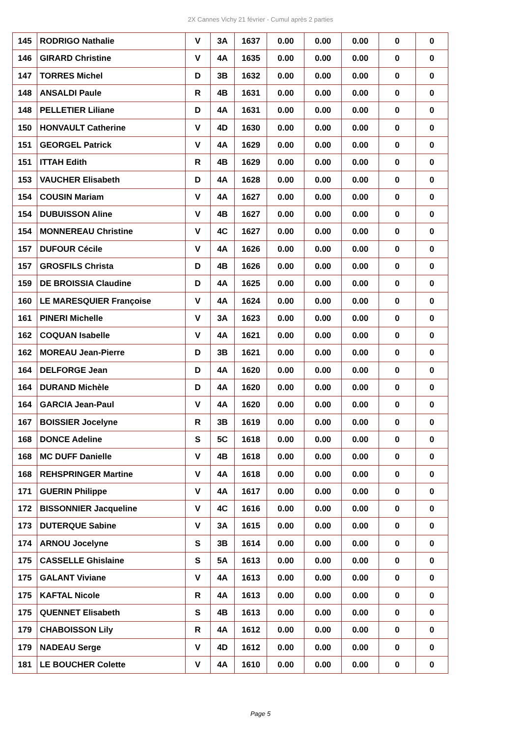2X Cannes Vichy 21 février - Cumul après 2 parties
| 145 | RODRIGO Nathalie | V | 3A | 1637 | 0.00 | 0.00 | 0.00 | 0 | 0 |
| 146 | GIRARD Christine | V | 4A | 1635 | 0.00 | 0.00 | 0.00 | 0 | 0 |
| 147 | TORRES Michel | D | 3B | 1632 | 0.00 | 0.00 | 0.00 | 0 | 0 |
| 148 | ANSALDI Paule | R | 4B | 1631 | 0.00 | 0.00 | 0.00 | 0 | 0 |
| 148 | PELLETIER Liliane | D | 4A | 1631 | 0.00 | 0.00 | 0.00 | 0 | 0 |
| 150 | HONVAULT Catherine | V | 4D | 1630 | 0.00 | 0.00 | 0.00 | 0 | 0 |
| 151 | GEORGEL Patrick | V | 4A | 1629 | 0.00 | 0.00 | 0.00 | 0 | 0 |
| 151 | ITTAH Edith | R | 4B | 1629 | 0.00 | 0.00 | 0.00 | 0 | 0 |
| 153 | VAUCHER Elisabeth | D | 4A | 1628 | 0.00 | 0.00 | 0.00 | 0 | 0 |
| 154 | COUSIN Mariam | V | 4A | 1627 | 0.00 | 0.00 | 0.00 | 0 | 0 |
| 154 | DUBUISSON Aline | V | 4B | 1627 | 0.00 | 0.00 | 0.00 | 0 | 0 |
| 154 | MONNEREAU Christine | V | 4C | 1627 | 0.00 | 0.00 | 0.00 | 0 | 0 |
| 157 | DUFOUR Cécile | V | 4A | 1626 | 0.00 | 0.00 | 0.00 | 0 | 0 |
| 157 | GROSFILS Christa | D | 4B | 1626 | 0.00 | 0.00 | 0.00 | 0 | 0 |
| 159 | DE BROISSIA Claudine | D | 4A | 1625 | 0.00 | 0.00 | 0.00 | 0 | 0 |
| 160 | LE MARESQUIER Françoise | V | 4A | 1624 | 0.00 | 0.00 | 0.00 | 0 | 0 |
| 161 | PINERI Michelle | V | 3A | 1623 | 0.00 | 0.00 | 0.00 | 0 | 0 |
| 162 | COQUAN Isabelle | V | 4A | 1621 | 0.00 | 0.00 | 0.00 | 0 | 0 |
| 162 | MOREAU Jean-Pierre | D | 3B | 1621 | 0.00 | 0.00 | 0.00 | 0 | 0 |
| 164 | DELFORGE Jean | D | 4A | 1620 | 0.00 | 0.00 | 0.00 | 0 | 0 |
| 164 | DURAND Michèle | D | 4A | 1620 | 0.00 | 0.00 | 0.00 | 0 | 0 |
| 164 | GARCIA Jean-Paul | V | 4A | 1620 | 0.00 | 0.00 | 0.00 | 0 | 0 |
| 167 | BOISSIER Jocelyne | R | 3B | 1619 | 0.00 | 0.00 | 0.00 | 0 | 0 |
| 168 | DONCE Adeline | S | 5C | 1618 | 0.00 | 0.00 | 0.00 | 0 | 0 |
| 168 | MC DUFF Danielle | V | 4B | 1618 | 0.00 | 0.00 | 0.00 | 0 | 0 |
| 168 | REHSPRINGER Martine | V | 4A | 1618 | 0.00 | 0.00 | 0.00 | 0 | 0 |
| 171 | GUERIN Philippe | V | 4A | 1617 | 0.00 | 0.00 | 0.00 | 0 | 0 |
| 172 | BISSONNIER Jacqueline | V | 4C | 1616 | 0.00 | 0.00 | 0.00 | 0 | 0 |
| 173 | DUTERQUE Sabine | V | 3A | 1615 | 0.00 | 0.00 | 0.00 | 0 | 0 |
| 174 | ARNOU Jocelyne | S | 3B | 1614 | 0.00 | 0.00 | 0.00 | 0 | 0 |
| 175 | CASSELLE Ghislaine | S | 5A | 1613 | 0.00 | 0.00 | 0.00 | 0 | 0 |
| 175 | GALANT Viviane | V | 4A | 1613 | 0.00 | 0.00 | 0.00 | 0 | 0 |
| 175 | KAFTAL Nicole | R | 4A | 1613 | 0.00 | 0.00 | 0.00 | 0 | 0 |
| 175 | QUENNET Elisabeth | S | 4B | 1613 | 0.00 | 0.00 | 0.00 | 0 | 0 |
| 179 | CHABOISSON Lily | R | 4A | 1612 | 0.00 | 0.00 | 0.00 | 0 | 0 |
| 179 | NADEAU Serge | V | 4D | 1612 | 0.00 | 0.00 | 0.00 | 0 | 0 |
| 181 | LE BOUCHER Colette | V | 4A | 1610 | 0.00 | 0.00 | 0.00 | 0 | 0 |
Page 5